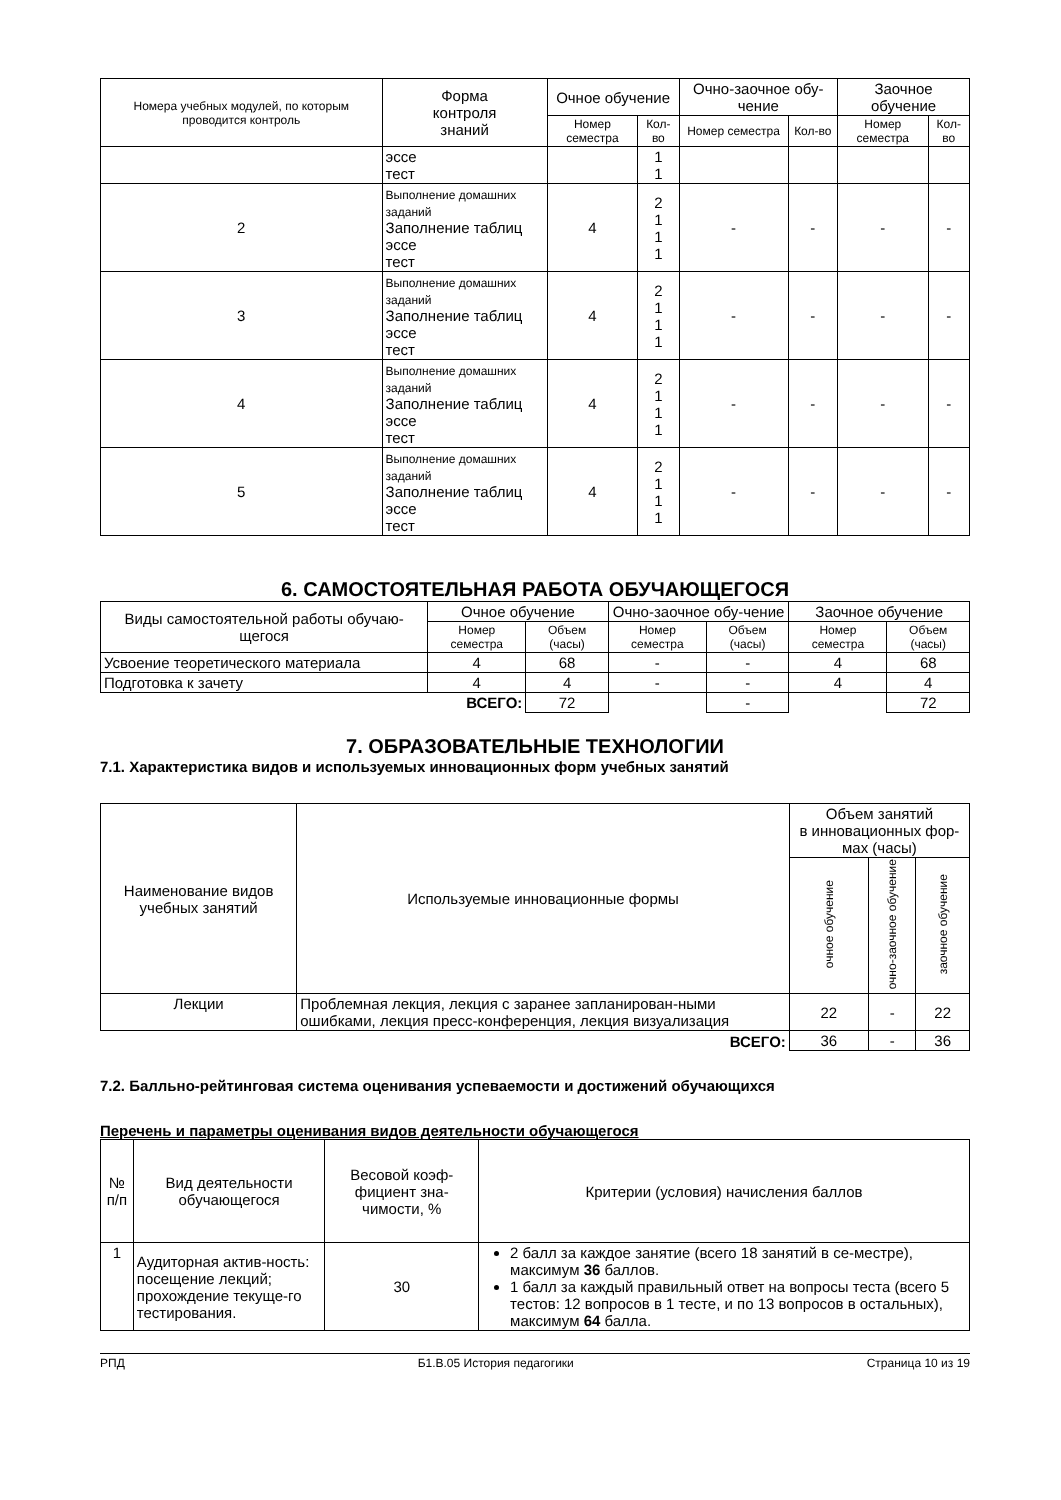| Номера учебных модулей, по которым проводится контроль | Форма контроля знаний | Очное обучение | | Очно-заочное обу-чение | | Заочное обучение | |
| --- | --- | --- | --- | --- | --- | --- | --- |
| | | Номер семестра | Кол-во | Номер семестра | Кол-во | Номер семестра | Кол-во |
| | эссе тест | | 1 1 | | | | |
| 2 | Выполнение домашних заданий Заполнение таблиц эссе тест | 4 | 2 1 1 1 | - | - | - | - |
| 3 | Выполнение домашних заданий Заполнение таблиц эссе тест | 4 | 2 1 1 1 | - | - | - | - |
| 4 | Выполнение домашних заданий Заполнение таблиц эссе тест | 4 | 2 1 1 1 | - | - | - | - |
| 5 | Выполнение домашних заданий Заполнение таблиц эссе тест | 4 | 2 1 1 1 | - | - | - | - |
6. САМОСТОЯТЕЛЬНАЯ РАБОТА ОБУЧАЮЩЕГОСЯ
| Виды самостоятельной работы обучаю-щегося | Очное обучение | | Очно-заочное обу-чение | | Заочное обучение | |
| --- | --- | --- | --- | --- | --- | --- |
| | Номер семестра | Объем (часы) | Номер семестра | Объем (часы) | Номер семестра | Объем (часы) |
| Усвоение теоретического материала | 4 | 68 | - | - | 4 | 68 |
| Подготовка к зачету | 4 | 4 | - | - | 4 | 4 |
| ВСЕГО: | | 72 | | - | | 72 |
7. ОБРАЗОВАТЕЛЬНЫЕ ТЕХНОЛОГИИ
7.1. Характеристика видов и используемых инновационных форм учебных занятий
| Наименование видов учебных занятий | Используемые инновационные формы | Объем занятий в инновационных фор-мах (часы) | | |
| --- | --- | --- | --- | --- |
| | | очное обучение | очно-заочное обучение | заочное обучение |
| Лекции | Проблемная лекция, лекция с заранее запланирован-ными ошибками, лекция пресс-конференция, лекция визуализация | 22 | - | 22 |
| ВСЕГО: | | 36 | - | 36 |
7.2. Балльно-рейтинговая система оценивания успеваемости и достижений обучающихся
Перечень и параметры оценивания видов деятельности обучающегося
| № п/п | Вид деятельности обучающегося | Весовой коэф-фициент зна-чимости, % | Критерии (условия) начисления баллов |
| --- | --- | --- | --- |
| 1 | Аудиторная актив-ность: посещение лекций; прохождение текуще-го тестирования. | 30 | 2 балл за каждое занятие (всего 18 занятий в се-местре), максимум 36 баллов. 1 балл за каждый правильный ответ на вопросы теста (всего 5 тестов: 12 вопросов в 1 тесте, и по 13 вопросов в остальных), максимум 64 балла. |
РПД Б1.В.05 История педагогики Страница 10 из 19